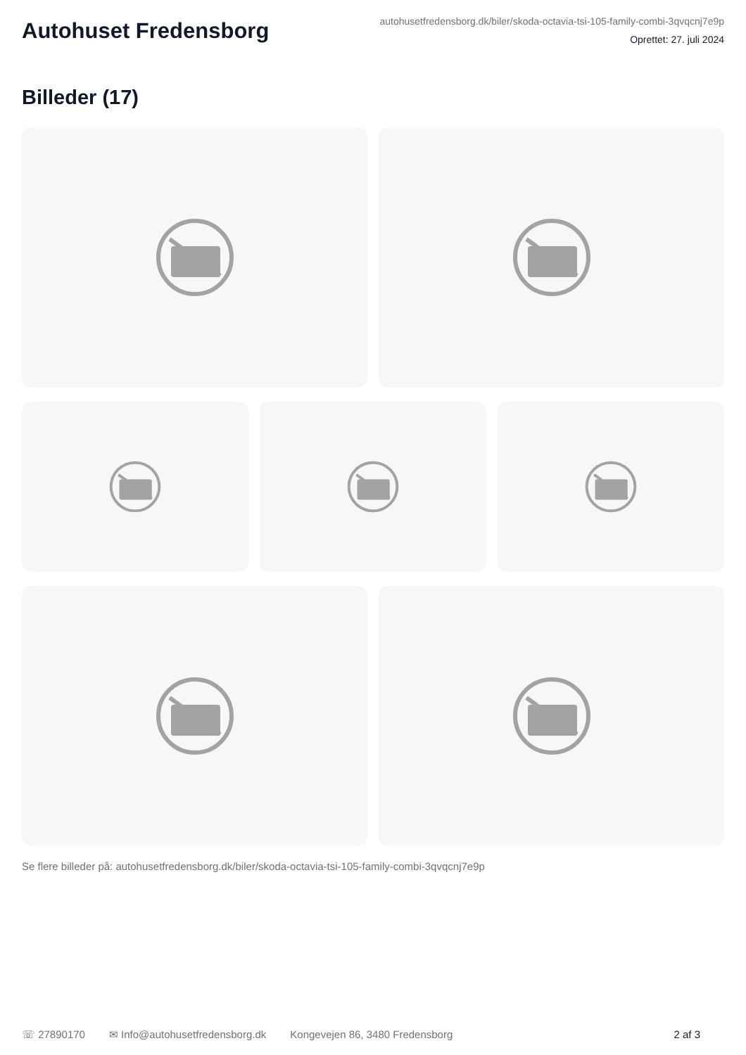Autohuset Fredensborg
autohusetfredensborg.dk/biler/skoda-octavia-tsi-105-family-combi-3qvqcnj7e9p
Oprettet: 27. juli 2024
Billeder (17)
Se flere billeder på: autohusetfredensborg.dk/biler/skoda-octavia-tsi-105-family-combi-3qvqcnj7e9p
☏ 27890170 ✉ Info@autohusetfredensborg.dk Kongevejen 86, 3480 Fredensborg 2 af 3